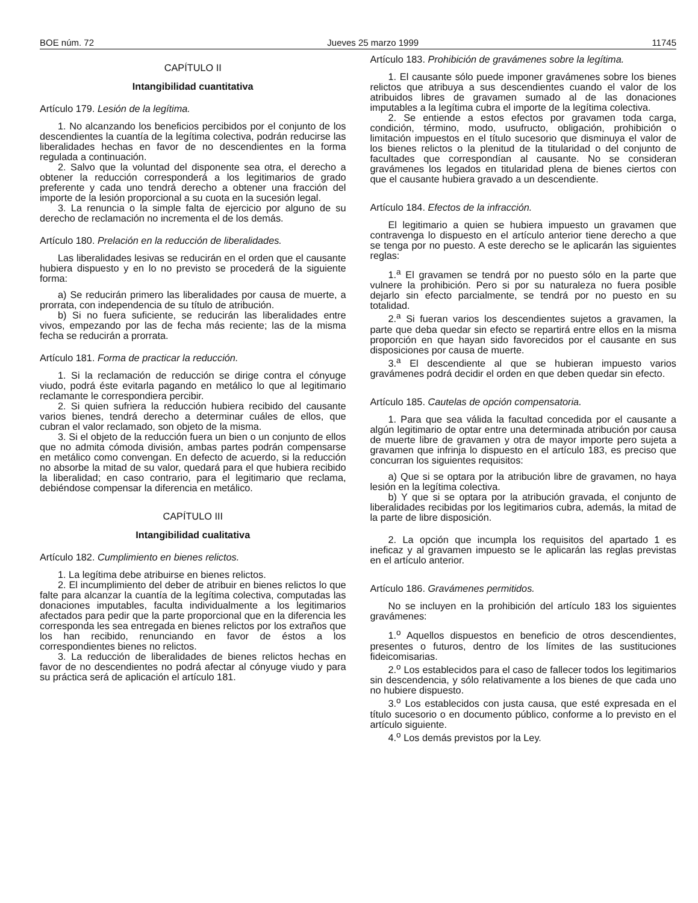BOE núm. 72 Jueves 25 marzo 1999 11745
CAPÍTULO II
Intangibilidad cuantitativa
Artículo 179. Lesión de la legítima.
1. No alcanzando los beneficios percibidos por el conjunto de los descendientes la cuantía de la legítima colectiva, podrán reducirse las liberalidades hechas en favor de no descendientes en la forma regulada a continuación.
2. Salvo que la voluntad del disponente sea otra, el derecho a obtener la reducción corresponderá a los legitimarios de grado preferente y cada uno tendrá derecho a obtener una fracción del importe de la lesión proporcional a su cuota en la sucesión legal.
3. La renuncia o la simple falta de ejercicio por alguno de su derecho de reclamación no incrementa el de los demás.
Artículo 180. Prelación en la reducción de liberalidades.
Las liberalidades lesivas se reducirán en el orden que el causante hubiera dispuesto y en lo no previsto se procederá de la siguiente forma:
a) Se reducirán primero las liberalidades por causa de muerte, a prorrata, con independencia de su título de atribución.
b) Si no fuera suficiente, se reducirán las liberalidades entre vivos, empezando por las de fecha más reciente; las de la misma fecha se reducirán a prorrata.
Artículo 181. Forma de practicar la reducción.
1. Si la reclamación de reducción se dirige contra el cónyuge viudo, podrá éste evitarla pagando en metálico lo que al legitimario reclamante le correspondiera percibir.
2. Si quien sufriera la reducción hubiera recibido del causante varios bienes, tendrá derecho a determinar cuáles de ellos, que cubran el valor reclamado, son objeto de la misma.
3. Si el objeto de la reducción fuera un bien o un conjunto de ellos que no admita cómoda división, ambas partes podrán compensarse en metálico como convengan. En defecto de acuerdo, si la reducción no absorbe la mitad de su valor, quedará para el que hubiera recibido la liberalidad; en caso contrario, para el legitimario que reclama, debiéndose compensar la diferencia en metálico.
CAPÍTULO III
Intangibilidad cualitativa
Artículo 182. Cumplimiento en bienes relictos.
1. La legítima debe atribuirse en bienes relictos.
2. El incumplimiento del deber de atribuir en bienes relictos lo que falte para alcanzar la cuantía de la legítima colectiva, computadas las donaciones imputables, faculta individualmente a los legitimarios afectados para pedir que la parte proporcional que en la diferencia les corresponda les sea entregada en bienes relictos por los extraños que los han recibido, renunciando en favor de éstos a los correspondientes bienes no relictos.
3. La reducción de liberalidades de bienes relictos hechas en favor de no descendientes no podrá afectar al cónyuge viudo y para su práctica será de aplicación el artículo 181.
Artículo 183. Prohibición de gravámenes sobre la legítima.
1. El causante sólo puede imponer gravámenes sobre los bienes relictos que atribuya a sus descendientes cuando el valor de los atribuidos libres de gravamen sumado al de las donaciones imputables a la legítima cubra el importe de la legítima colectiva.
2. Se entiende a estos efectos por gravamen toda carga, condición, término, modo, usufructo, obligación, prohibición o limitación impuestos en el título sucesorio que disminuya el valor de los bienes relictos o la plenitud de la titularidad o del conjunto de facultades que correspondían al causante. No se consideran gravámenes los legados en titularidad plena de bienes ciertos con que el causante hubiera gravado a un descendiente.
Artículo 184. Efectos de la infracción.
El legitimario a quien se hubiera impuesto un gravamen que contravenga lo dispuesto en el artículo anterior tiene derecho a que se tenga por no puesto. A este derecho se le aplicarán las siguientes reglas:
1.<sup>a</sup> El gravamen se tendrá por no puesto sólo en la parte que vulnere la prohibición. Pero si por su naturaleza no fuera posible dejarlo sin efecto parcialmente, se tendrá por no puesto en su totalidad.
2.<sup>a</sup> Si fueran varios los descendientes sujetos a gravamen, la parte que deba quedar sin efecto se repartirá entre ellos en la misma proporción en que hayan sido favorecidos por el causante en sus disposiciones por causa de muerte.
3.<sup>a</sup> El descendiente al que se hubieran impuesto varios gravámenes podrá decidir el orden en que deben quedar sin efecto.
Artículo 185. Cautelas de opción compensatoria.
1. Para que sea válida la facultad concedida por el causante a algún legitimario de optar entre una determinada atribución por causa de muerte libre de gravamen y otra de mayor importe pero sujeta a gravamen que infrinja lo dispuesto en el artículo 183, es preciso que concurran los siguientes requisitos:
a) Que si se optara por la atribución libre de gravamen, no haya lesión en la legítima colectiva.
b) Y que si se optara por la atribución gravada, el conjunto de liberalidades recibidas por los legitimarios cubra, además, la mitad de la parte de libre disposición.
2. La opción que incumpla los requisitos del apartado 1 es ineficaz y al gravamen impuesto se le aplicarán las reglas previstas en el artículo anterior.
Artículo 186. Gravámenes permitidos.
No se incluyen en la prohibición del artículo 183 los siguientes gravámenes:
1.<sup>o</sup> Aquellos dispuestos en beneficio de otros descendientes, presentes o futuros, dentro de los límites de las sustituciones fideicomisarias.
2.<sup>o</sup> Los establecidos para el caso de fallecer todos los legitimarios sin descendencia, y sólo relativamente a los bienes de que cada uno no hubiere dispuesto.
3.<sup>o</sup> Los establecidos con justa causa, que esté expresada en el título sucesorio o en documento público, conforme a lo previsto en el artículo siguiente.
4.<sup>o</sup> Los demás previstos por la Ley.